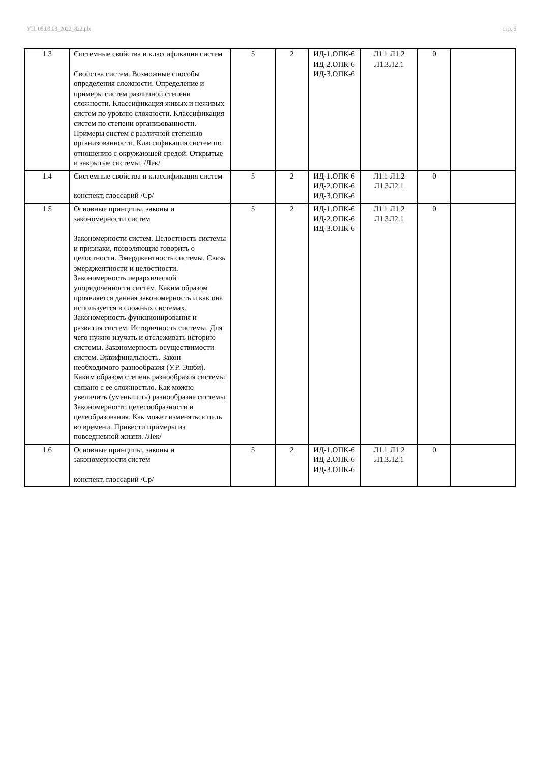УП: 09.03.03_2022_822.plx стр. 6
| 1.3 | Системные свойства и классификация систем Свойства систем. Возможные способы определения сложности. Определение и примеры систем различной степени сложности. Классификация живых и неживых систем по уровню сложности. Классификация систем по степени организованности. Примеры систем с различной степенью организованности. Классификация систем по отношению с окружающей средой. Открытые и закрытые системы. /Лек/ | 5 | 2 | ИД-1.ОПК-6 ИД-2.ОПК-6 ИД-3.ОПК-6 | Л1.1 Л1.2 Л1.3Л2.1 | 0 | |
| 1.4 | Системные свойства и классификация систем конспект, глоссарий /Ср/ | 5 | 2 | ИД-1.ОПК-6 ИД-2.ОПК-6 ИД-3.ОПК-6 | Л1.1 Л1.2 Л1.3Л2.1 | 0 | |
| 1.5 | Основные принципы, законы и закономерности систем Закономерности систем. Целостность системы и признаки, позволяющие говорить о целостности. Эмерджентность системы. Связь эмерджентности и целостности. Закономерность иерархической упорядоченности систем. Каким образом проявляется данная закономерность и как она используется в сложных системах. Закономерность функционирования и развития систем. Историчность системы. Для чего нужно изучать и отслеживать историю системы. Закономерность осуществимости систем. Эквифинальность. Закон необходимого разнообразия (У.Р. Эшби). Каким образом степень разнообразия системы связано с ее сложностью. Как можно увеличить (уменьшить) разнообразие системы. Закономерности целесообразности и целеобразования. Как может изменяться цель во времени. Привести примеры из повседневной жизни. /Лек/ | 5 | 2 | ИД-1.ОПК-6 ИД-2.ОПК-6 ИД-3.ОПК-6 | Л1.1 Л1.2 Л1.3Л2.1 | 0 | |
| 1.6 | Основные принципы, законы и закономерности систем конспект, глоссарий /Ср/ | 5 | 2 | ИД-1.ОПК-6 ИД-2.ОПК-6 ИД-3.ОПК-6 | Л1.1 Л1.2 Л1.3Л2.1 | 0 | |